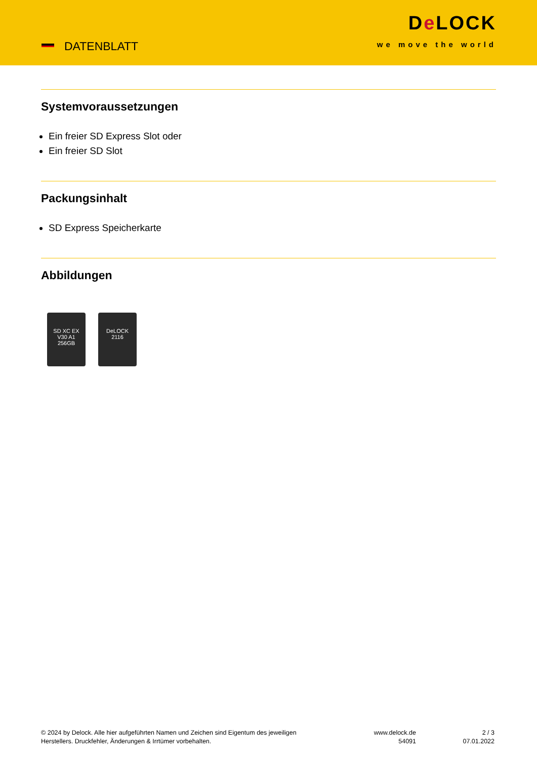DATENBLATT
De LOCK
we move the world
Systemvoraussetzungen
Ein freier SD Express Slot oder
Ein freier SD Slot
Packungsinhalt
SD Express Speicherkarte
Abbildungen
SD XC EX
V30 A1
256GB
DeLOCK
2116
© 2024 by Delock. Alle hier aufgeführten Namen und Zeichen sind Eigentum des jeweiligen
Herstellers. Druckfehler, Änderungen & Irrtümer vorbehalten.
www.delock.de
54091
2 / 3
07.01.2022